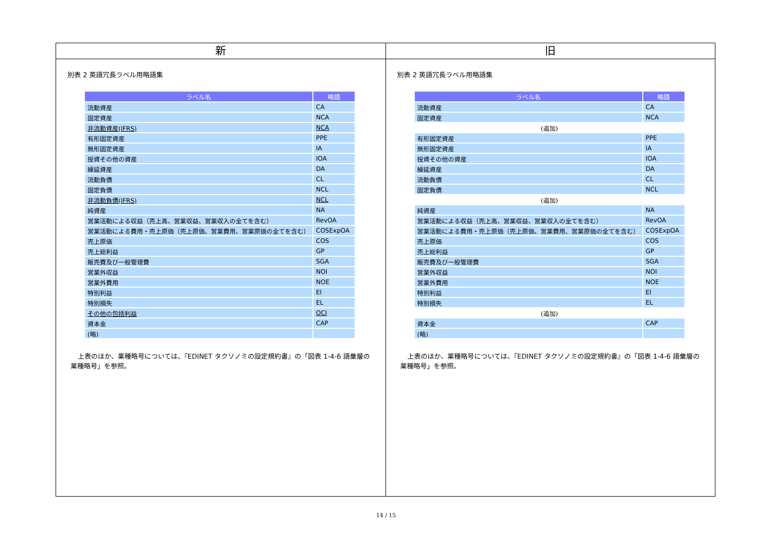新 旧
別表 2 英語冗長ラベル用略語集
| ラベル名 | 略語 |
| --- | --- |
| 流動資産 | CA |
| 固定資産 | NCA |
| 非流動資産(IFRS) | NCA |
| 有形固定資産 | PPE |
| 無形固定資産 | IA |
| 投資その他の資産 | IOA |
| 繰延資産 | DA |
| 流動負債 | CL |
| 固定負債 | NCL |
| 非流動負債(IFRS) | NCL |
| 純資産 | NA |
| 営業活動による収益（売上高、営業収益、営業収入の全てを含む） | RevOA |
| 営業活動による費用・売上原価（売上原価、営業費用、営業原価の全てを含む） | COSExpOA |
| 売上原価 | COS |
| 売上総利益 | GP |
| 販売費及び一般管理費 | SGA |
| 営業外収益 | NOI |
| 営業外費用 | NOE |
| 特別利益 | EI |
| 特別損失 | EL |
| その他の包括利益 | OCI |
| 資本金 | CAP |
| (略) | |
上表のほか、業種略号については、『EDINET タクソノミの設定規約書』の「図表 1-4-6 語彙層の業種略号」を参照。
別表 2 英語冗長ラベル用略語集
| ラベル名 | 略語 |
| --- | --- |
| 流動資産 | CA |
| 固定資産 | NCA |
| (追加) | |
| 有形固定資産 | PPE |
| 無形固定資産 | IA |
| 投資その他の資産 | IOA |
| 繰延資産 | DA |
| 流動負債 | CL |
| 固定負債 | NCL |
| (追加) | |
| 純資産 | NA |
| 営業活動による収益（売上高、営業収益、営業収入の全てを含む） | RevOA |
| 営業活動による費用・売上原価（売上原価、営業費用、営業原価の全てを含む） | COSExpOA |
| 売上原価 | COS |
| 売上総利益 | GP |
| 販売費及び一般管理費 | SGA |
| 営業外収益 | NOI |
| 営業外費用 | NOE |
| 特別利益 | EI |
| 特別損失 | EL |
| (追加) | |
| 資本金 | CAP |
| (略) | |
上表のほか、業種略号については、『EDINET タクソノミの設定規約書』の「図表 1-4-6 語彙層の業種略号」を参照。
14 / 15